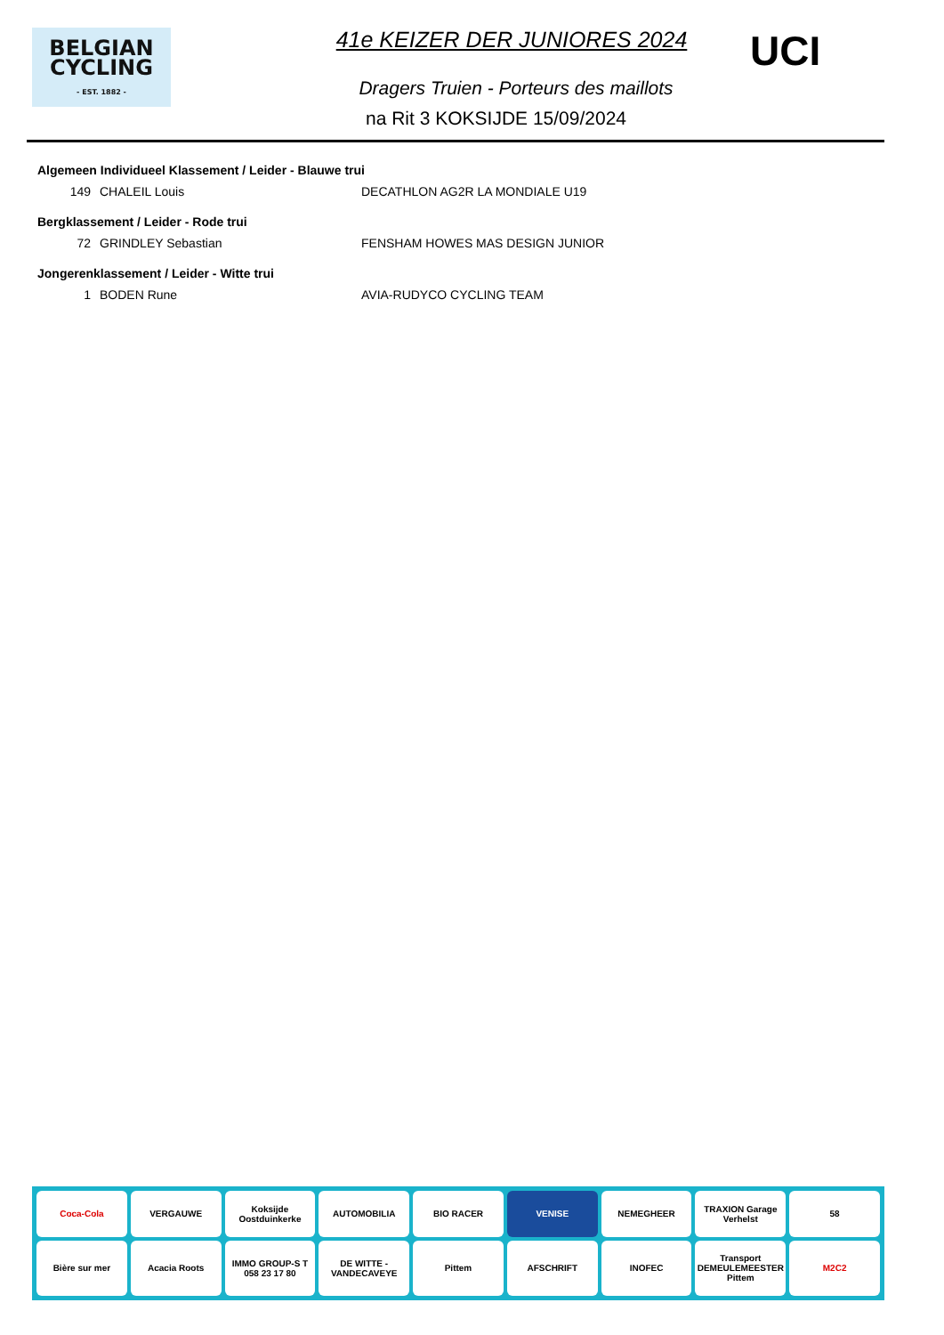BELGIAN
CYCLING
- EST. 1882 -
41e KEIZER DER JUNIORES 2024
Dragers Truien - Porteurs des maillots
na Rit 3 KOKSIJDE 15/09/2024
UCI
Algemeen Individueel Klassement / Leider - Blauwe trui
| 149 | CHALEIL Louis | DECATHLON AG2R LA MONDIALE U19 |
Bergklassement / Leider - Rode trui
| 72 | GRINDLEY Sebastian | FENSHAM HOWES MAS DESIGN JUNIOR |
Jongerenklassement / Leider - Witte trui
| 1 | BODEN Rune | AVIA-RUDYCO CYCLING TEAM |
Coca-Cola
VERGAUWE
Koksijde Oostduinkerke
AUTOMOBILIA
BIO RACER
VENISE
NEMEGHEER
TRAXION Garage Verhelst
58
Bière sur mer
Acacia Roots
IMMO GROUP-S T 058 23 17 80
DE WITTE - VANDECAVEYE
Pittem
AFSCHRIFT
INOFEC
Transport DEMEULEMEESTER Pittem
M2C2